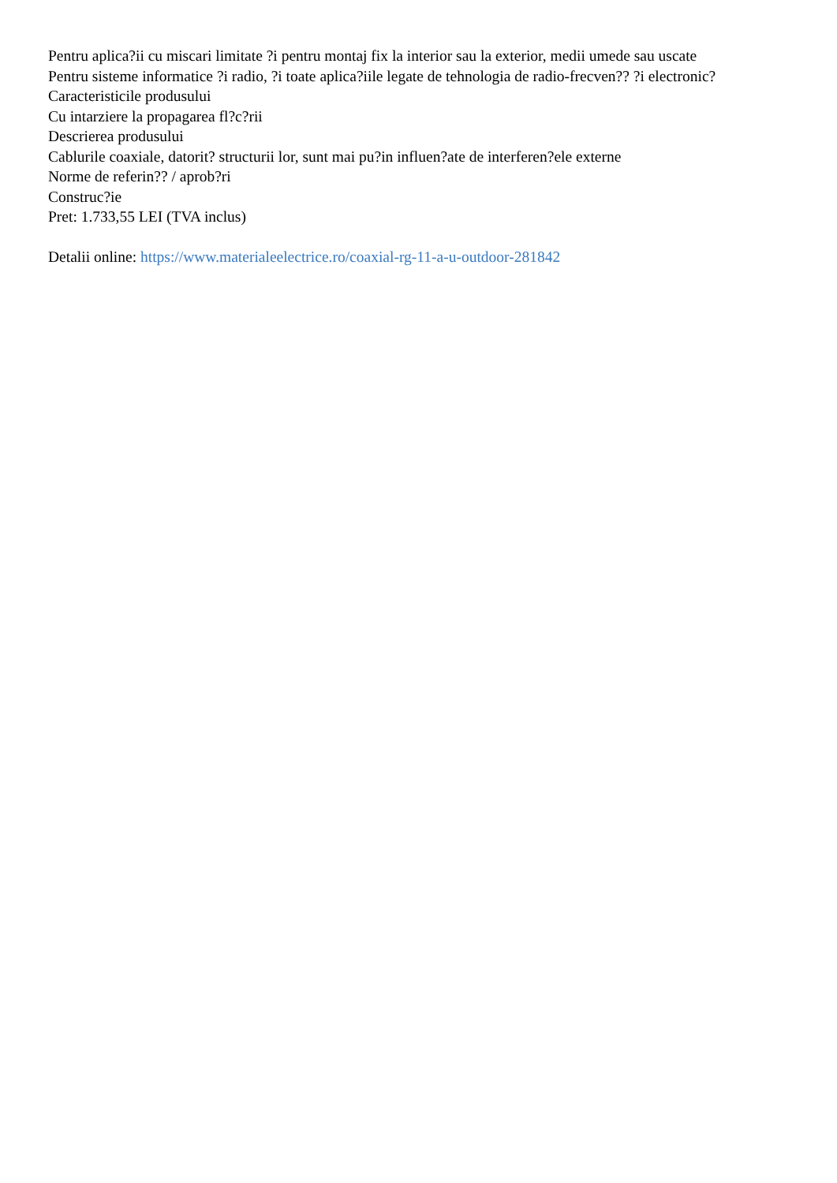Pentru aplica?ii cu miscari limitate ?i pentru montaj fix la interior sau la exterior, medii umede sau uscate
Pentru sisteme informatice ?i radio, ?i toate aplica?iile legate de tehnologia de radio-frecven?? ?i electronic?
Caracteristicile produsului
Cu intarziere la propagarea fl?c?rii
Descrierea produsului
Cablurile coaxiale, datorit? structurii lor, sunt mai pu?in influen?ate de interferen?ele externe
Norme de referin?? / aprob?ri
Construc?ie
Pret: 1.733,55 LEI (TVA inclus)
Detalii online: https://www.materialeelectrice.ro/coaxial-rg-11-a-u-outdoor-281842